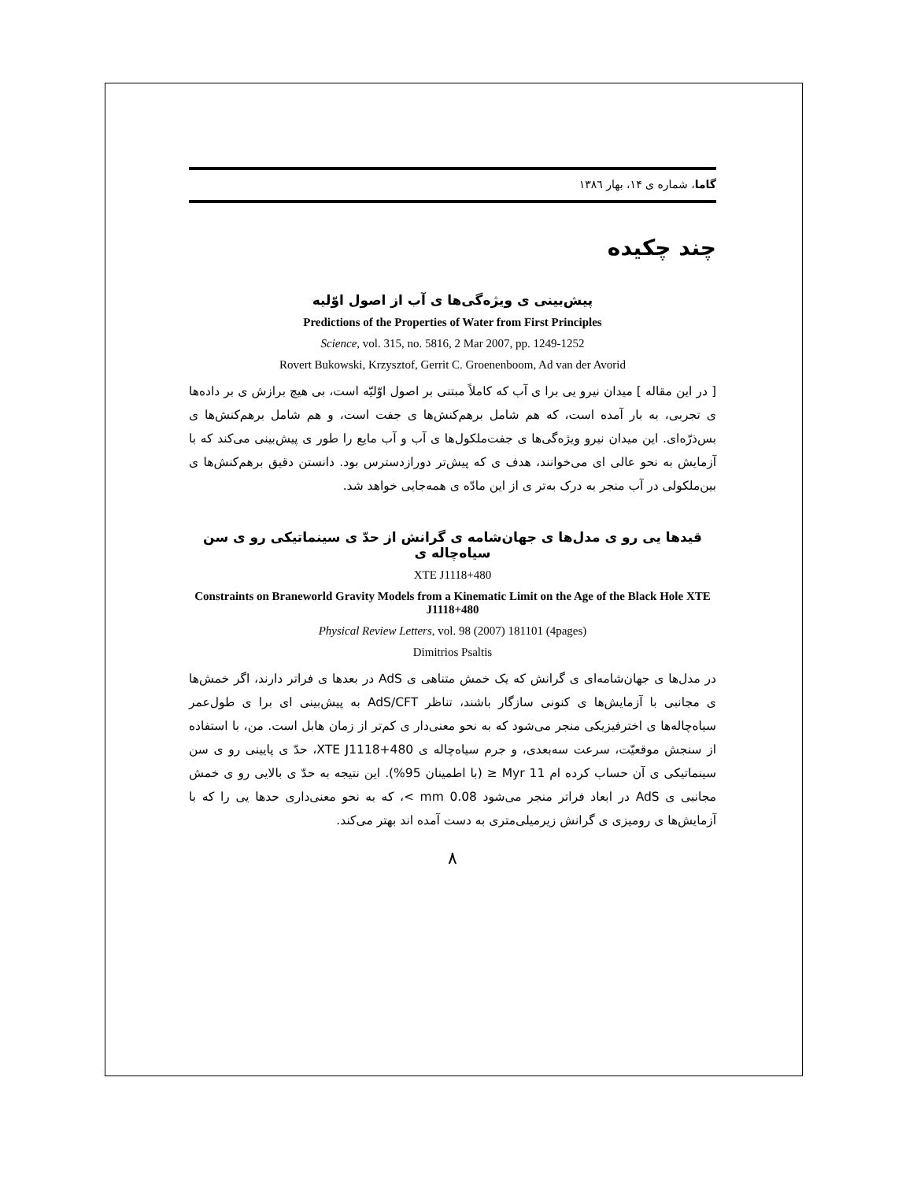گاما، شماره ی ۱۴، بهار ۱۳۸٦
چند چکیده
پیش‌بینی ی ویژه‌گی‌ها ی آب از اصول اوّلیه
Predictions of the Properties of Water from First Principles
Science, vol. 315, no. 5816, 2 Mar 2007, pp. 1249-1252
Rovert Bukowski, Krzysztof, Gerrit C. Groenenboom, Ad van der Avorid
[ در این مقاله ] میدان نیرو یی برا ی آب که کاملاً مبتنی بر اصول اوّلیّه است، بی هیچ برازش ی بر داده‌ها ی تجربی، به بار آمده است، که هم شامل برهم‌کنش‌ها ی جفت است، و هم شامل برهم‌کنش‌ها ی بس‌ذرّه‌ای. این میدان نیرو ویژه‌گی‌ها ی جفت‌ملکول‌ها ی آب و آب مایع را طور ی پیش‌بینی می‌کند که با آزمایش به نحو عالی ای می‌خوانند، هدف ی که پیش‌تر دورازدسترس بود. دانستن دقیق برهم‌کنش‌ها ی بین‌ملکولی در آب منجر به درک به‌تر ی از این مادّه ی همه‌جایی خواهد شد.
قیدها یی رو ی مدل‌ها ی جهان‌شامه ی گرانش از حدّ ی سینماتیکی رو ی سن سیاه‌چاله ی
XTE J1118+480
Constraints on Braneworld Gravity Models from a Kinematic Limit on the Age of the Black Hole XTE J1118+480
Physical Review Letters, vol. 98 (2007) 181101 (4pages)
Dimitrios Psaltis
در مدل‌ها ی جهان‌شامه‌ای ی گرانش که یک خمش متناهی ی AdS در بعدها ی فراتر دارند، اگر خمش‌ها ی مجانبی با آزمایش‌ها ی کنونی سازگار باشند، تناظر AdS/CFT به پیش‌بینی ای برا ی طول‌عمر سیاه‌چاله‌ها ی اخترفیزیکی منجر می‌شود که به نحو معنی‌دار ی کم‌تر از زمان هابل است. من، با استفاده از سنجش موقعیّت، سرعت سه‌بعدی، و جرم سیاه‌چاله ی XTE J1118+480، حدّ ی پایینی رو ی سن سینماتیکی ی آن حساب کرده ام 11 Myr ≤ (با اطمینان 95%). این نتیجه به حدّ ی بالایی رو ی خمش مجانبی ی AdS در ابعاد فراتر منجر می‌شود 0.08 mm >، که به نحو معنی‌داری حدها یی را که با آزمایش‌ها ی رومیزی ی گرانش زیرمیلی‌متری به دست آمده اند بهتر می‌کند.
۸